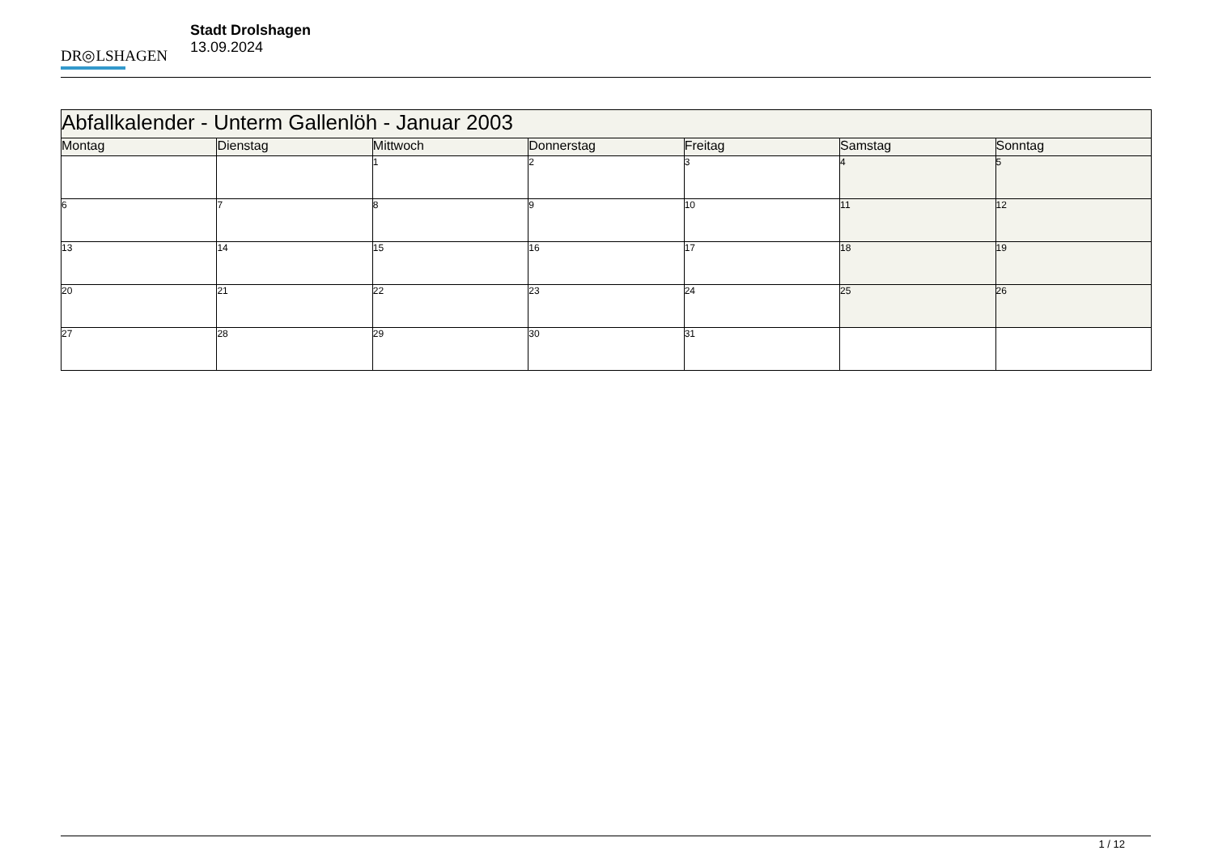DR◎LSHAGEN
Stadt Drolshagen
13.09.2024
| Abfallkalender - Unterm Gallenlöh - Januar 2003 | | | | | | |
| Montag | Dienstag | Mittwoch | Donnerstag | Freitag | Samstag | Sonntag |
| | | 1 | 2 | 3 | 4 | 5 |
| 6 | 7 | 8 | 9 | 10 | 11 | 12 |
| 13 | 14 | 15 | 16 | 17 | 18 | 19 |
| 20 | 21 | 22 | 23 | 24 | 25 | 26 |
| 27 | 28 | 29 | 30 | 31 | | |
1 / 12